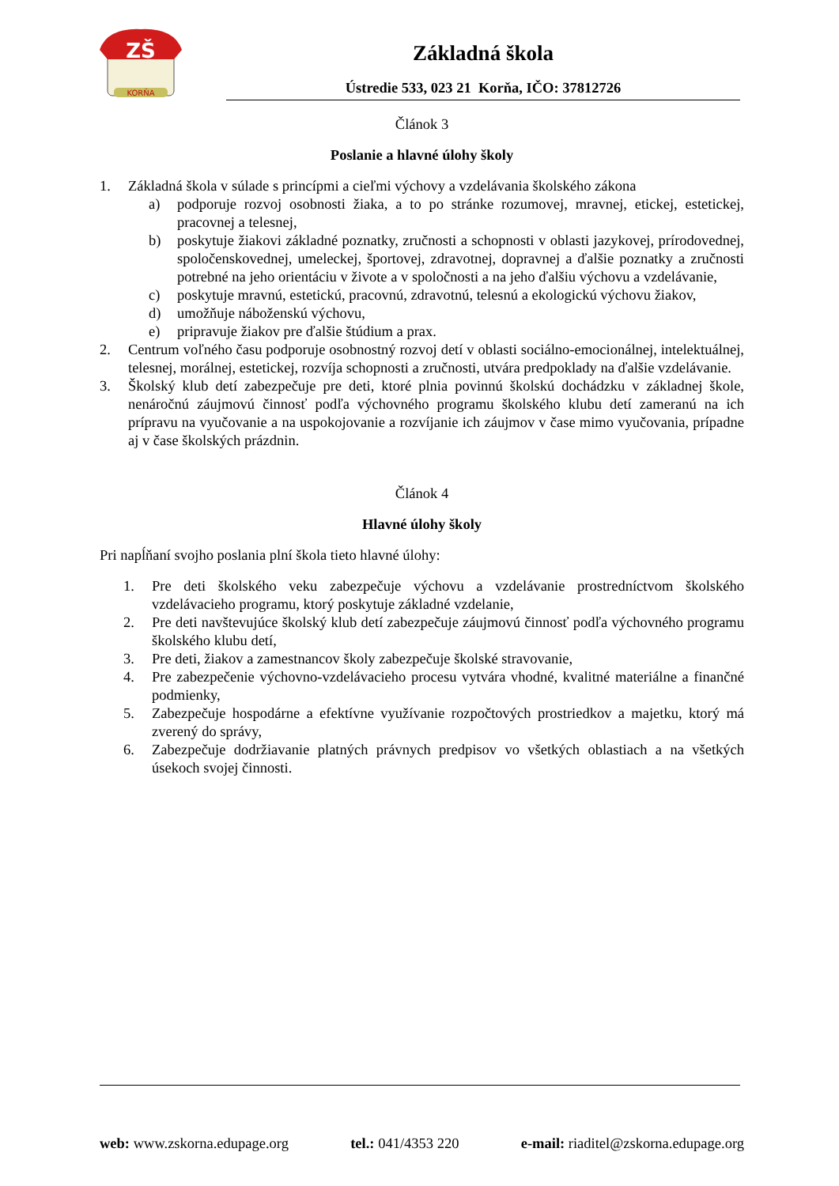ZŠ
KORŇA
Základná škola
Ústredie 533, 023 21 Korňa, IČO: 37812726
Článok 3
Poslanie a hlavné úlohy školy
1. Základná škola v súlade s princípmi a cieľmi výchovy a vzdelávania školského zákona
a) podporuje rozvoj osobnosti žiaka, a to po stránke rozumovej, mravnej, etickej, estetickej, pracovnej a telesnej,
b) poskytuje žiakovi základné poznatky, zručnosti a schopnosti v oblasti jazykovej, prírodovednej, spoločenskovednej, umeleckej, športovej, zdravotnej, dopravnej a ďalšie poznatky a zručnosti potrebné na jeho orientáciu v živote a v spoločnosti a na jeho ďalšiu výchovu a vzdelávanie,
c) poskytuje mravnú, estetickú, pracovnú, zdravotnú, telesnú a ekologickú výchovu žiakov,
d) umožňuje náboženskú výchovu,
e) pripravuje žiakov pre ďalšie štúdium a prax.
2. Centrum voľného času podporuje osobnostný rozvoj detí v oblasti sociálno-emocionálnej, intelektuálnej, telesnej, morálnej, estetickej, rozvíja schopnosti a zručnosti, utvára predpoklady na ďalšie vzdelávanie.
3. Školský klub detí zabezpečuje pre deti, ktoré plnia povinnú školskú dochádzku v základnej škole, nenáročnú záujmovú činnosť podľa výchovného programu školského klubu detí zameranú na ich prípravu na vyučovanie a na uspokojovanie a rozvíjanie ich záujmov v čase mimo vyučovania, prípadne aj v čase školských prázdnin.
Článok 4
Hlavné úlohy školy
Pri napĺňaní svojho poslania plní škola tieto hlavné úlohy:
1. Pre deti školského veku zabezpečuje výchovu a vzdelávanie prostredníctvom školského vzdelávacieho programu, ktorý poskytuje základné vzdelanie,
2. Pre deti navštevujúce školský klub detí zabezpečuje záujmovú činnosť podľa výchovného programu školského klubu detí,
3. Pre deti, žiakov a zamestnancov školy zabezpečuje školské stravovanie,
4. Pre zabezpečenie výchovno-vzdelávacieho procesu vytvára vhodné, kvalitné materiálne a finančné podmienky,
5. Zabezpečuje hospodárne a efektívne využívanie rozpočtových prostriedkov a majetku, ktorý má zverený do správy,
6. Zabezpečuje dodržiavanie platných právnych predpisov vo všetkých oblastiach a na všetkých úsekoch svojej činnosti.
web: www.zskorna.edupage.org tel.: 041/4353 220 e-mail: riaditel@zskorna.edupage.org